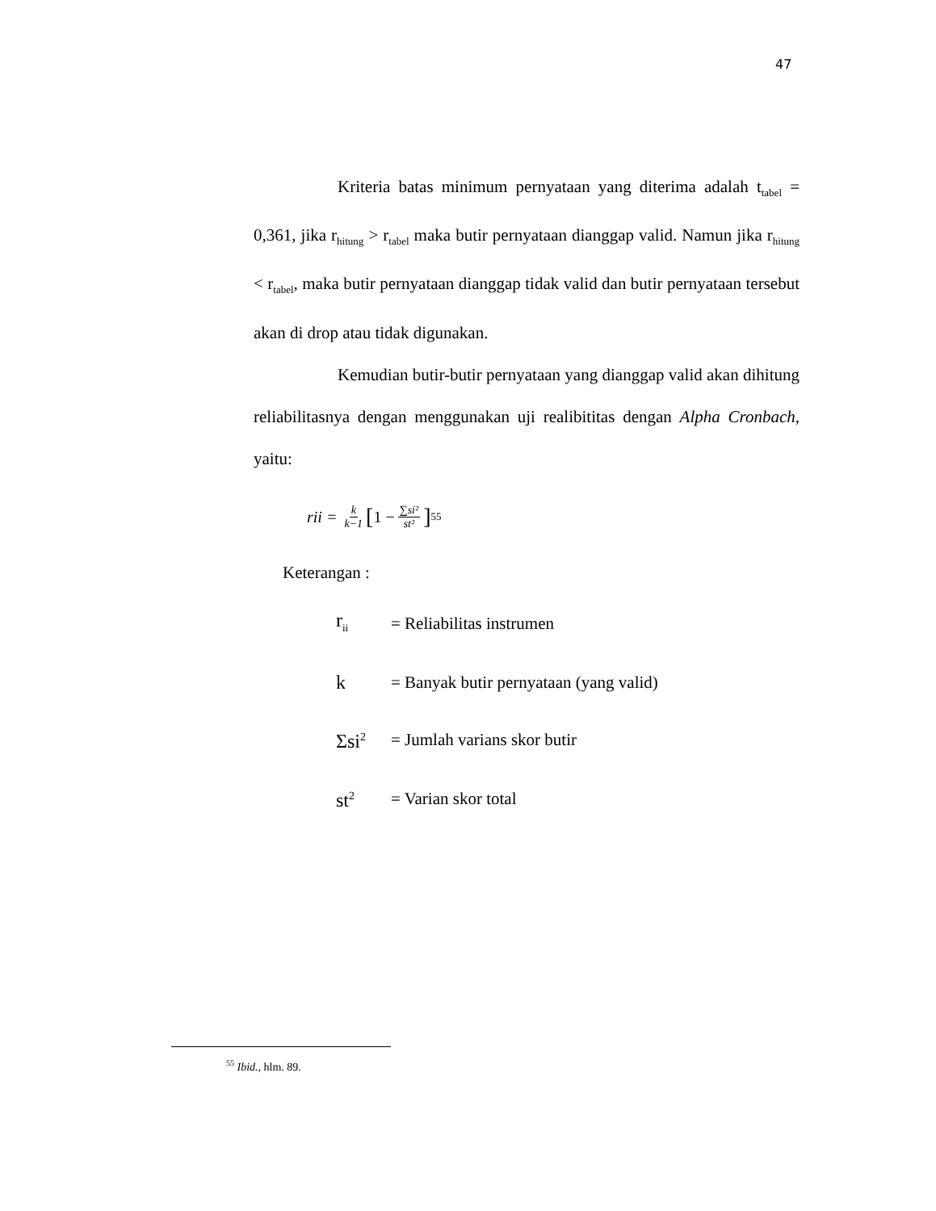47
Kriteria batas minimum pernyataan yang diterima adalah t<sub>tabel</sub> = 0,361, jika r<sub>hitung</sub> > r<sub>tabel</sub> maka butir pernyataan dianggap valid. Namun jika r<sub>hitung</sub> < r<sub>tabel</sub>, maka butir pernyataan dianggap tidak valid dan butir pernyataan tersebut akan di drop atau tidak digunakan.
Kemudian butir-butir pernyataan yang dianggap valid akan dihitung reliabilitasnya dengan menggunakan uji realibititas dengan Alpha Cronbach, yaitu:
rii = k k−1 [1 − ∑si² st²]<sup>55</sup>
Keterangan :
| r<sub>ii</sub> | = Reliabilitas instrumen |
| k | = Banyak butir pernyataan (yang valid) |
| Σsi<sup>2</sup> | = Jumlah varians skor butir |
| st<sup>2</sup> | = Varian skor total |
<sup>55</sup> Ibid., hlm. 89.